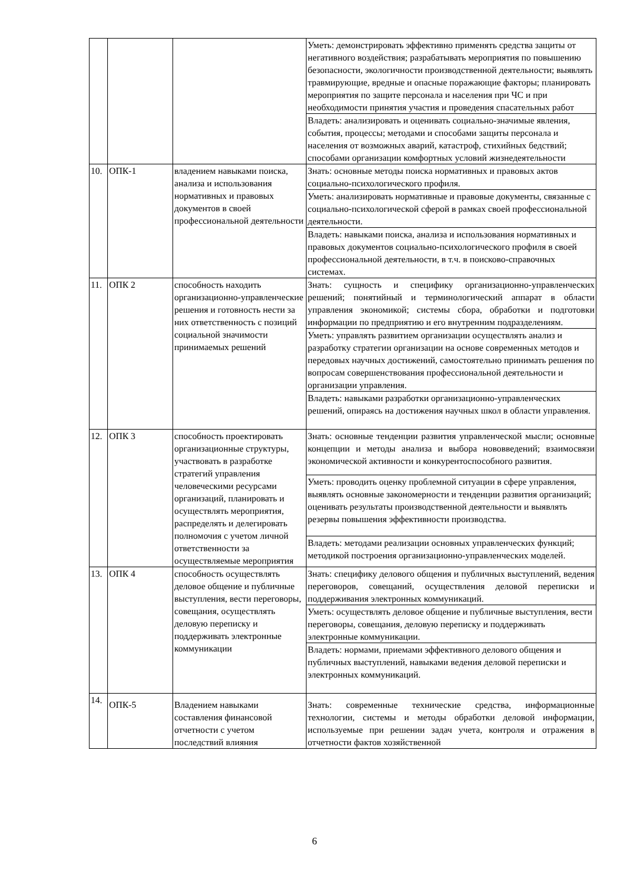| | | | Уметь: демонстрировать эффективно применять средства защиты от негативного воздействия; разрабатывать мероприятия по повышению безопасности, экологичности производственной деятельности; выявлять травмирующие, вредные и опасные поражающие факторы; планировать мероприятия по защите персонала и населения при ЧС и при необходимости принятия участия и проведения спасательных работ |
| | | | Владеть: анализировать и оценивать социально-значимые явления, события, процессы; методами и способами защиты персонала и населения от возможных аварий, катастроф, стихийных бедствий; способами организации комфортных условий жизнедеятельности |
| 10. | ОПК-1 | владением навыками поиска, анализа и использования нормативных и правовых документов в своей профессиональной деятельности | Знать: основные методы поиска нормативных и правовых актов социально-психологического профиля. |
| | | | Уметь: анализировать нормативные и правовые документы, связанные с социально-психологической сферой в рамках своей профессиональной деятельности. |
| | | | Владеть: навыками поиска, анализа и использования нормативных и правовых документов социально-психологического профиля в своей профессиональной деятельности, в т.ч. в поисково-справочных системах. |
| 11. | ОПК 2 | способность находить организационно-управленческие решения и готовность нести за них ответственность с позиций социальной значимости принимаемых решений | Знать: сущность и специфику организационно-управленческих решений; понятийный и терминологический аппарат в области управления экономикой; системы сбора, обработки и подготовки информации по предприятию и его внутренним подразделениям. |
| | | | Уметь: управлять развитием организации осуществлять анализ и разработку стратегии организации на основе современных методов и передовых научных достижений, самостоятельно принимать решения по вопросам совершенствования профессиональной деятельности и организации управления. |
| | | | Владеть: навыками разработки организационно-управленческих решений, опираясь на достижения научных школ в области управления. |
| 12. | ОПК 3 | способность проектировать организационные структуры, участвовать в разработке стратегий управления человеческими ресурсами организаций, планировать и осуществлять мероприятия, распределять и делегировать полномочия с учетом личной ответственности за осуществляемые мероприятия | Знать: основные тенденции развития управленческой мысли; основные концепции и методы анализа и выбора нововведений; взаимосвязи экономической активности и конкурентоспособного развития. |
| | | | Уметь: проводить оценку проблемной ситуации в сфере управления, выявлять основные закономерности и тенденции развития организаций; оценивать результаты производственной деятельности и выявлять резервы повышения эффективности производства. |
| | | | Владеть: методами реализации основных управленческих функций; методикой построения организационно-управленческих моделей. |
| 13. | ОПК 4 | способность осуществлять деловое общение и публичные выступления, вести переговоры, совещания, осуществлять деловую переписку и поддерживать электронные коммуникации | Знать: специфику делового общения и публичных выступлений, ведения переговоров, совещаний, осуществления деловой переписки и поддерживания электронных коммуникаций. |
| | | | Уметь: осуществлять деловое общение и публичные выступления, вести переговоры, совещания, деловую переписку и поддерживать электронные коммуникации. |
| | | | Владеть: нормами, приемами эффективного делового общения и публичных выступлений, навыками ведения деловой переписки и электронных коммуникаций. |
| 14. | ОПК-5 | Владением навыками составления финансовой отчетности с учетом последствий влияния | Знать: современные технические средства, информационные технологии, системы и методы обработки деловой информации, используемые при решении задач учета, контроля и отражения в отчетности фактов хозяйственной |
6